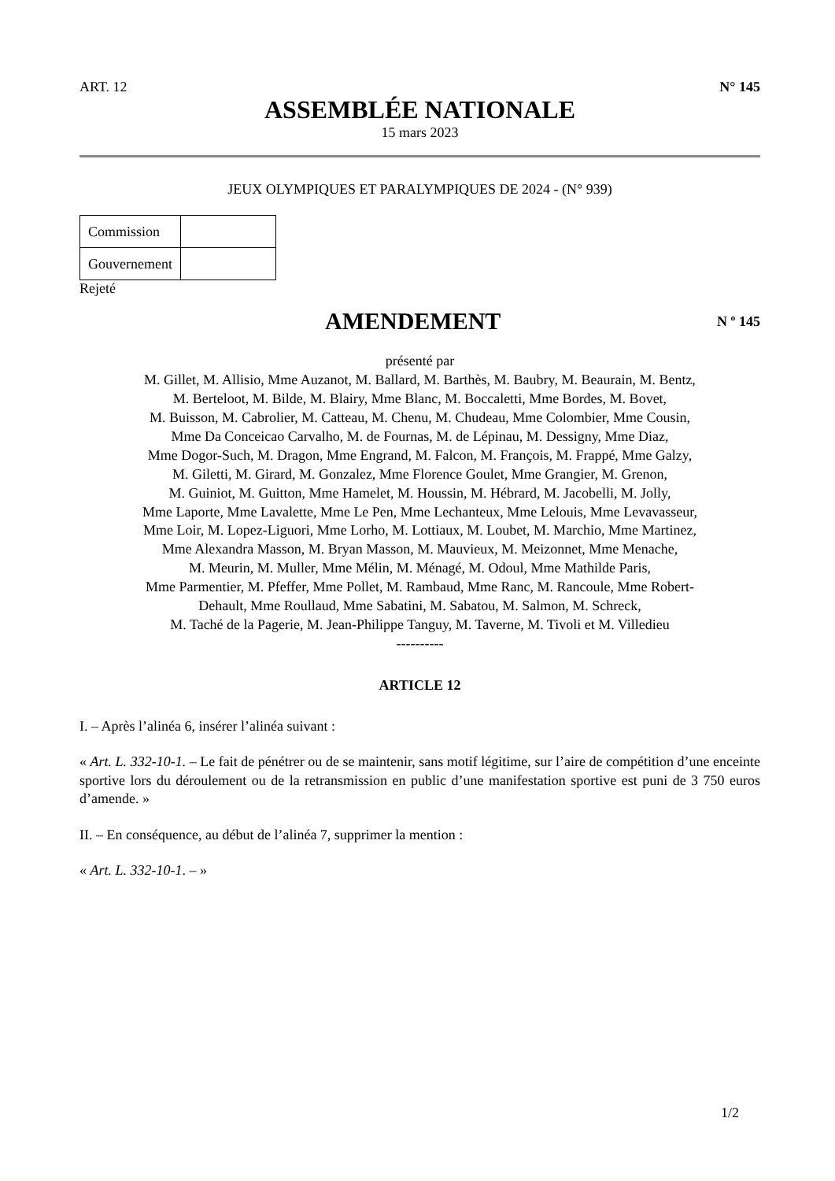ART. 12 N° 145
ASSEMBLÉE NATIONALE
15 mars 2023
JEUX OLYMPIQUES ET PARALYMPIQUES DE 2024 - (N° 939)
| Commission | |
| Gouvernement | |
Rejeté
AMENDEMENT
N º 145
présenté par
M. Gillet, M. Allisio, Mme Auzanot, M. Ballard, M. Barthès, M. Baubry, M. Beaurain, M. Bentz,
M. Berteloot, M. Bilde, M. Blairy, Mme Blanc, M. Boccaletti, Mme Bordes, M. Bovet,
M. Buisson, M. Cabrolier, M. Catteau, M. Chenu, M. Chudeau, Mme Colombier, Mme Cousin,
Mme Da Conceicao Carvalho, M. de Fournas, M. de Lépinau, M. Dessigny, Mme Diaz,
Mme Dogor-Such, M. Dragon, Mme Engrand, M. Falcon, M. François, M. Frappé, Mme Galzy,
M. Giletti, M. Girard, M. Gonzalez, Mme Florence Goulet, Mme Grangier, M. Grenon,
M. Guiniot, M. Guitton, Mme Hamelet, M. Houssin, M. Hébrard, M. Jacobelli, M. Jolly,
Mme Laporte, Mme Lavalette, Mme Le Pen, Mme Lechanteux, Mme Lelouis, Mme Levavasseur,
Mme Loir, M. Lopez-Liguori, Mme Lorho, M. Lottiaux, M. Loubet, M. Marchio, Mme Martinez,
Mme Alexandra Masson, M. Bryan Masson, M. Mauvieux, M. Meizonnet, Mme Menache,
M. Meurin, M. Muller, Mme Mélin, M. Ménagé, M. Odoul, Mme Mathilde Paris,
Mme Parmentier, M. Pfeffer, Mme Pollet, M. Rambaud, Mme Ranc, M. Rancoule, Mme Robert-
Dehault, Mme Roullaud, Mme Sabatini, M. Sabatou, M. Salmon, M. Schreck,
M. Taché de la Pagerie, M. Jean-Philippe Tanguy, M. Taverne, M. Tivoli et M. Villedieu
----------
ARTICLE 12
I. – Après l’alinéa 6, insérer l’alinéa suivant :
« Art. L. 332-10-1. – Le fait de pénétrer ou de se maintenir, sans motif légitime, sur l’aire de compétition d’une enceinte sportive lors du déroulement ou de la retransmission en public d’une manifestation sportive est puni de 3 750 euros d’amende. »
II. – En conséquence, au début de l’alinéa 7, supprimer la mention :
« Art. L. 332-10-1. – »
1/2